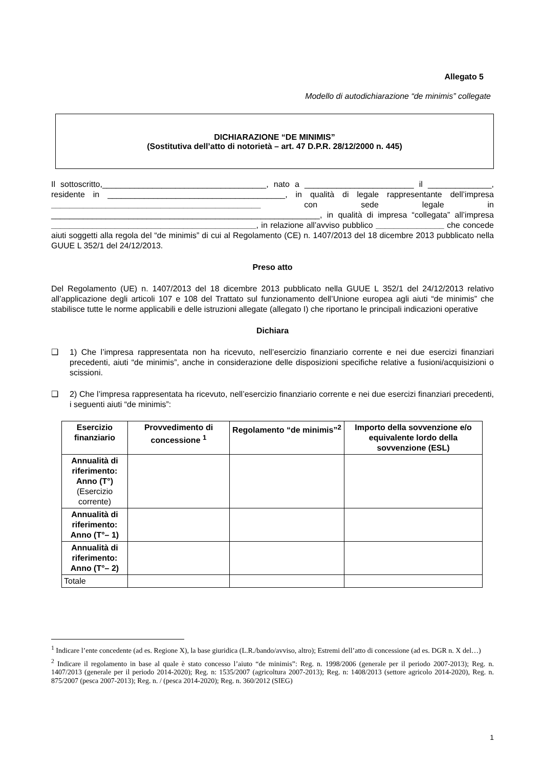Allegato 5
Modello di autodichiarazione “de minimis” collegate
DICHIARAZIONE “DE MINIMIS”
(Sostitutiva dell’atto di notorietà – art. 47 D.P.R. 28/12/2000 n. 445)
Il sottoscritto,____________________________________, nato a ________________________ il ______________, residente in _______________________________________, in qualità di legale rappresentante dell’impresa ______________________________________________ con sede legale in ___________________________________________________________, in qualità di impresa “collegata” all’impresa _____________________________________________, in relazione all’avviso pubblico _______________ che concede aiuti soggetti alla regola del “de minimis” di cui al Regolamento (CE) n. 1407/2013 del 18 dicembre 2013 pubblicato nella GUUE L 352/1 del 24/12/2013.
Preso atto
Del Regolamento (UE) n. 1407/2013 del 18 dicembre 2013 pubblicato nella GUUE L 352/1 del 24/12/2013 relativo all’applicazione degli articoli 107 e 108 del Trattato sul funzionamento dell’Unione europea agli aiuti “de minimis” che stabilisce tutte le norme applicabili e delle istruzioni allegate (allegato I) che riportano le principali indicazioni operative
Dichiara
❑
1) Che l’impresa rappresentata non ha ricevuto, nell’esercizio finanziario corrente e nei due esercizi finanziari precedenti, aiuti “de minimis”, anche in considerazione delle disposizioni specifiche relative a fusioni/acquisizioni o scissioni.
❑
2) Che l’impresa rappresentata ha ricevuto, nell’esercizio finanziario corrente e nei due esercizi finanziari precedenti, i seguenti aiuti “de minimis”:
| Esercizio finanziario | Provvedimento di concessione <sup>1</sup> | Regolamento “de minimis”<sup>2</sup> | Importo della sovvenzione e/o equivalente lordo della sovvenzione (ESL) |
| --- | --- | --- | --- |
| Annualità di riferimento: Anno (T°) (Esercizio corrente) | | | |
| Annualità di riferimento: Anno (T°– 1) | | | |
| Annualità di riferimento: Anno (T°– 2) | | | |
| Totale | | | |
<sup>1</sup> Indicare l’ente concedente (ad es. Regione X), la base giuridica (L.R./bando/avviso, altro); Estremi dell’atto di concessione (ad es. DGR n. X del…)
<sup>2</sup> Indicare il regolamento in base al quale è stato concesso l’aiuto “de minimis”: Reg. n. 1998/2006 (generale per il periodo 2007-2013); Reg. n. 1407/2013 (generale per il periodo 2014-2020); Reg. n: 1535/2007 (agricoltura 2007-2013); Reg. n: 1408/2013 (settore agricolo 2014-2020), Reg. n. 875/2007 (pesca 2007-2013); Reg. n. / (pesca 2014-2020); Reg. n. 360/2012 (SIEG)
1